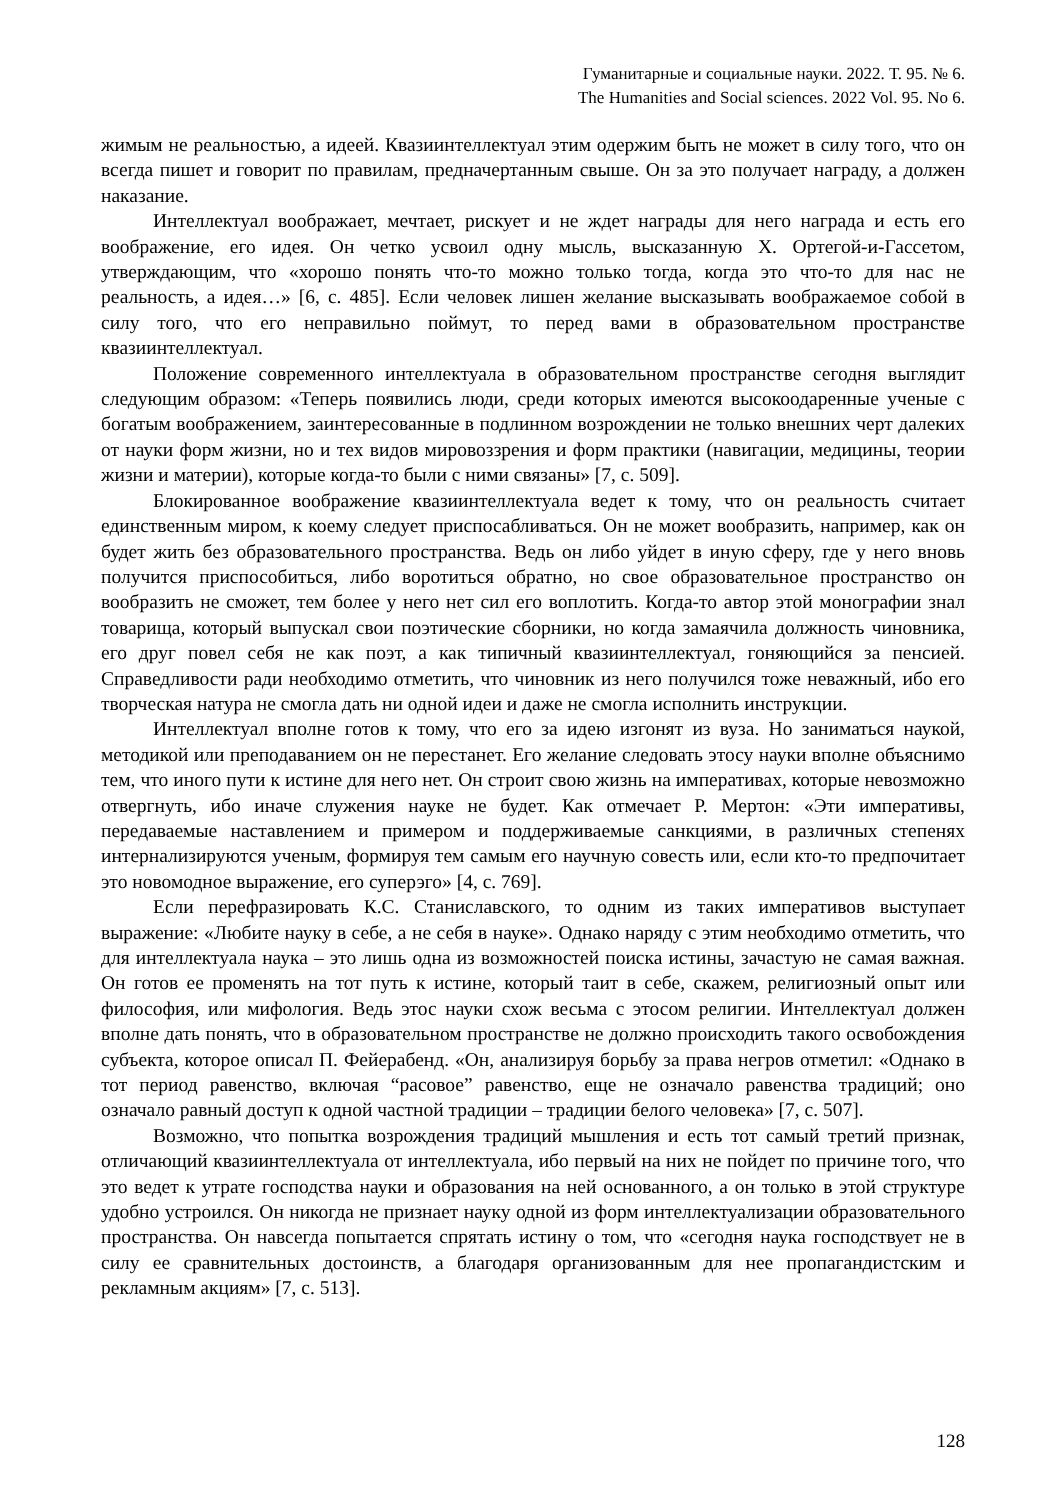Гуманитарные и социальные науки. 2022. Т. 95. № 6.
The Humanities and Social sciences. 2022 Vol. 95. No 6.
жимым не реальностью, а идеей. Квазиинтеллектуал этим одержим быть не может в силу того, что он всегда пишет и говорит по правилам, предначертанным свыше. Он за это получает награду, а должен наказание.
Интеллектуал воображает, мечтает, рискует и не ждет награды для него награда и есть его воображение, его идея. Он четко усвоил одну мысль, высказанную Х. Ортегой-и-Гассетом, утверждающим, что «хорошо понять что-то можно только тогда, когда это что-то для нас не реальность, а идея…» [6, с. 485]. Если человек лишен желание высказывать воображаемое собой в силу того, что его неправильно поймут, то перед вами в образовательном пространстве квазиинтеллектуал.
Положение современного интеллектуала в образовательном пространстве сегодня выглядит следующим образом: «Теперь появились люди, среди которых имеются высокоодаренные ученые с богатым воображением, заинтересованные в подлинном возрождении не только внешних черт далеких от науки форм жизни, но и тех видов мировоззрения и форм практики (навигации, медицины, теории жизни и материи), которые когда-то были с ними связаны» [7, с. 509].
Блокированное воображение квазиинтеллектуала ведет к тому, что он реальность считает единственным миром, к коему следует приспосабливаться. Он не может вообразить, например, как он будет жить без образовательного пространства. Ведь он либо уйдет в иную сферу, где у него вновь получится приспособиться, либо воротиться обратно, но свое образовательное пространство он вообразить не сможет, тем более у него нет сил его воплотить. Когда-то автор этой монографии знал товарища, который выпускал свои поэтические сборники, но когда замаячила должность чиновника, его друг повел себя не как поэт, а как типичный квазиинтеллектуал, гоняющийся за пенсией. Справедливости ради необходимо отметить, что чиновник из него получился тоже неважный, ибо его творческая натура не смогла дать ни одной идеи и даже не смогла исполнить инструкции.
Интеллектуал вполне готов к тому, что его за идею изгонят из вуза. Но заниматься наукой, методикой или преподаванием он не перестанет. Его желание следовать этосу науки вполне объяснимо тем, что иного пути к истине для него нет. Он строит свою жизнь на императивах, которые невозможно отвергнуть, ибо иначе служения науке не будет. Как отмечает Р. Мертон: «Эти императивы, передаваемые наставлением и примером и поддерживаемые санкциями, в различных степенях интернализируются ученым, формируя тем самым его научную совесть или, если кто-то предпочитает это новомодное выражение, его суперэго» [4, с. 769].
Если перефразировать К.С. Станиславского, то одним из таких императивов выступает выражение: «Любите науку в себе, а не себя в науке». Однако наряду с этим необходимо отметить, что для интеллектуала наука – это лишь одна из возможностей поиска истины, зачастую не самая важная. Он готов ее променять на тот путь к истине, который таит в себе, скажем, религиозный опыт или философия, или мифология. Ведь этос науки схож весьма с этосом религии. Интеллектуал должен вполне дать понять, что в образовательном пространстве не должно происходить такого освобождения субъекта, которое описал П. Фейерабенд. «Он, анализируя борьбу за права негров отметил: «Однако в тот период равенство, включая “расовое” равенство, еще не означало равенства традиций; оно означало равный доступ к одной частной традиции – традиции белого человека» [7, с. 507].
Возможно, что попытка возрождения традиций мышления и есть тот самый третий признак, отличающий квазиинтеллектуала от интеллектуала, ибо первый на них не пойдет по причине того, что это ведет к утрате господства науки и образования на ней основанного, а он только в этой структуре удобно устроился. Он никогда не признает науку одной из форм интеллектуализации образовательного пространства. Он навсегда попытается спрятать истину о том, что «сегодня наука господствует не в силу ее сравнительных достоинств, а благодаря организованным для нее пропагандистским и рекламным акциям» [7, с. 513].
128